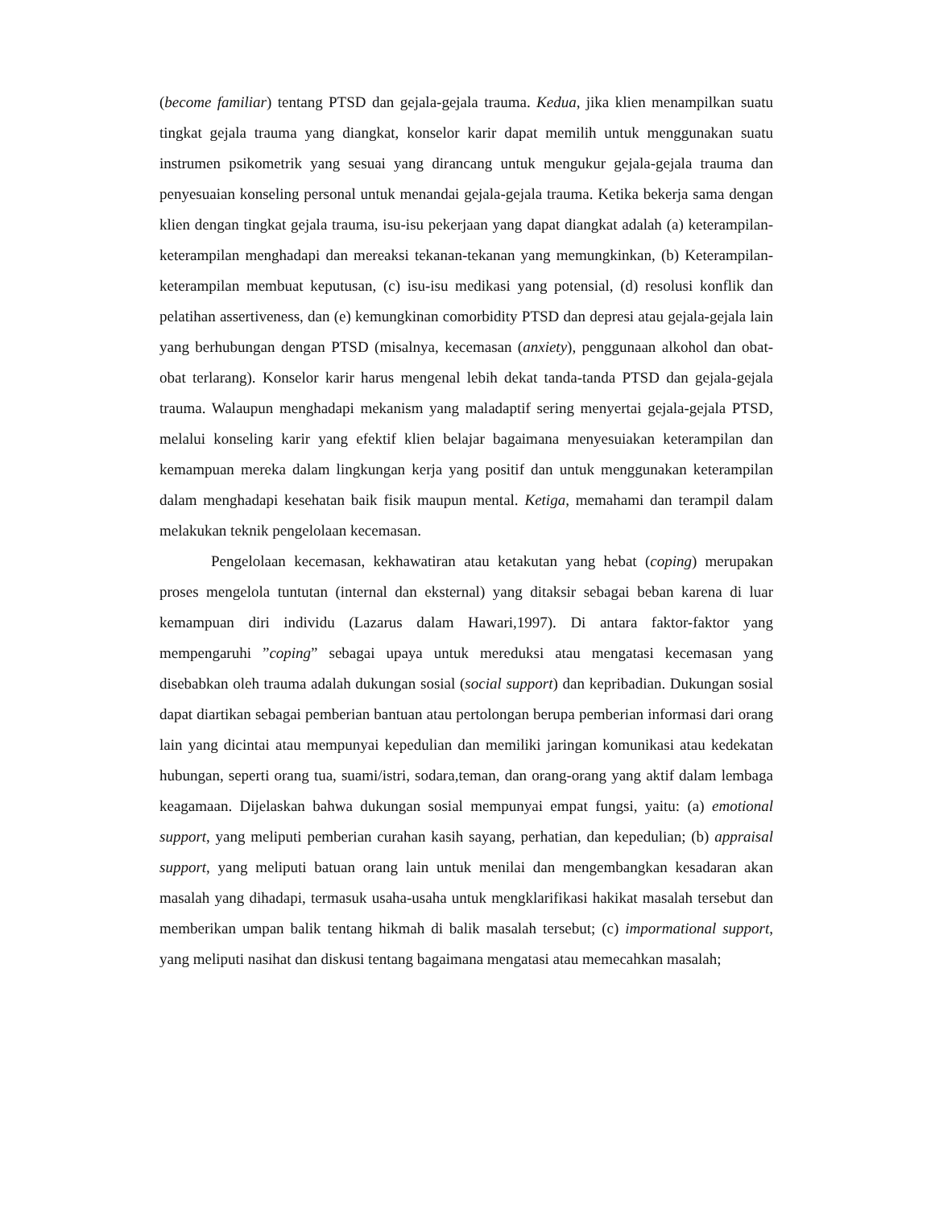(become familiar) tentang PTSD dan gejala-gejala trauma. Kedua, jika klien menampilkan suatu tingkat gejala trauma yang diangkat, konselor karir dapat memilih untuk menggunakan suatu instrumen psikometrik yang sesuai yang dirancang untuk mengukur gejala-gejala trauma dan penyesuaian konseling personal untuk menandai gejala-gejala trauma. Ketika bekerja sama dengan klien dengan tingkat gejala trauma, isu-isu pekerjaan yang dapat diangkat adalah (a) keterampilan-keterampilan menghadapi dan mereaksi tekanan-tekanan yang memungkinkan, (b) Keterampilan-keterampilan membuat keputusan, (c) isu-isu medikasi yang potensial, (d) resolusi konflik dan pelatihan assertiveness, dan (e) kemungkinan comorbidity PTSD dan depresi atau gejala-gejala lain yang berhubungan dengan PTSD (misalnya, kecemasan (anxiety), penggunaan alkohol dan obat-obat terlarang). Konselor karir harus mengenal lebih dekat tanda-tanda PTSD dan gejala-gejala trauma. Walaupun menghadapi mekanism yang maladaptif sering menyertai gejala-gejala PTSD, melalui konseling karir yang efektif klien belajar bagaimana menyesuiakan keterampilan dan kemampuan mereka dalam lingkungan kerja yang positif dan untuk menggunakan keterampilan dalam menghadapi kesehatan baik fisik maupun mental. Ketiga, memahami dan terampil dalam melakukan teknik pengelolaan kecemasan.
Pengelolaan kecemasan, kekhawatiran atau ketakutan yang hebat (coping) merupakan proses mengelola tuntutan (internal dan eksternal) yang ditaksir sebagai beban karena di luar kemampuan diri individu (Lazarus dalam Hawari,1997). Di antara faktor-faktor yang mempengaruhi ”coping” sebagai upaya untuk mereduksi atau mengatasi kecemasan yang disebabkan oleh trauma adalah dukungan sosial (social support) dan kepribadian. Dukungan sosial dapat diartikan sebagai pemberian bantuan atau pertolongan berupa pemberian informasi dari orang lain yang dicintai atau mempunyai kepedulian dan memiliki jaringan komunikasi atau kedekatan hubungan, seperti orang tua, suami/istri, sodara,teman, dan orang-orang yang aktif dalam lembaga keagamaan. Dijelaskan bahwa dukungan sosial mempunyai empat fungsi, yaitu: (a) emotional support, yang meliputi pemberian curahan kasih sayang, perhatian, dan kepedulian; (b) appraisal support, yang meliputi batuan orang lain untuk menilai dan mengembangkan kesadaran akan masalah yang dihadapi, termasuk usaha-usaha untuk mengklarifikasi hakikat masalah tersebut dan memberikan umpan balik tentang hikmah di balik masalah tersebut; (c) impormational support, yang meliputi nasihat dan diskusi tentang bagaimana mengatasi atau memecahkan masalah;